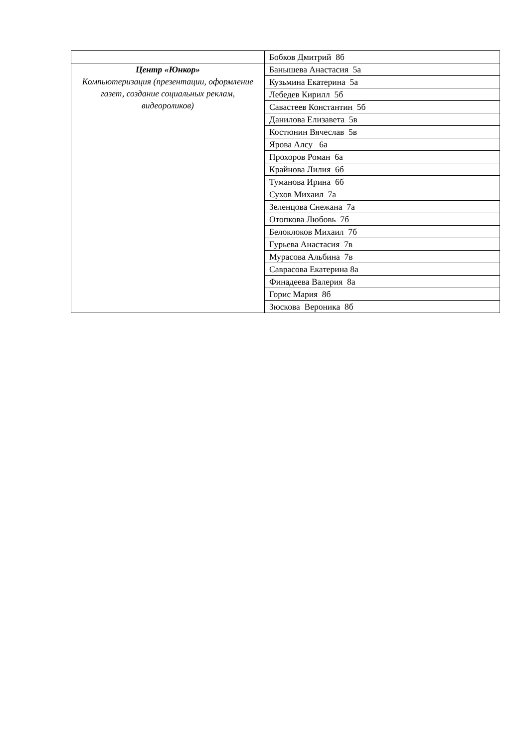| | Бобков Дмитрий 8б |
| Центр «Юнкор» Компьютеризация (презентации, оформление газет, создание социальных реклам, видеороликов) | Банышева Анастасия 5а |
| | Кузьмина Екатерина 5а |
| | Лебедев Кирилл 5б |
| | Савастеев Константин 5б |
| | Данилова Елизавета 5в |
| | Костюнин Вячеслав 5в |
| | Ярова Алсу 6а |
| | Прохоров Роман 6а |
| | Крайнова Лилия 6б |
| | Туманова Ирина 6б |
| | Сухов Михаил 7а |
| | Зеленцова Снежана 7а |
| | Отопкова Любовь 7б |
| | Белоклоков Михаил 7б |
| | Гурьева Анастасия 7в |
| | Мурасова Альбина 7в |
| | Саврасова Екатерина 8а |
| | Финадеева Валерия 8а |
| | Горис Мария 8б |
| | Зюскова Вероника 8б |